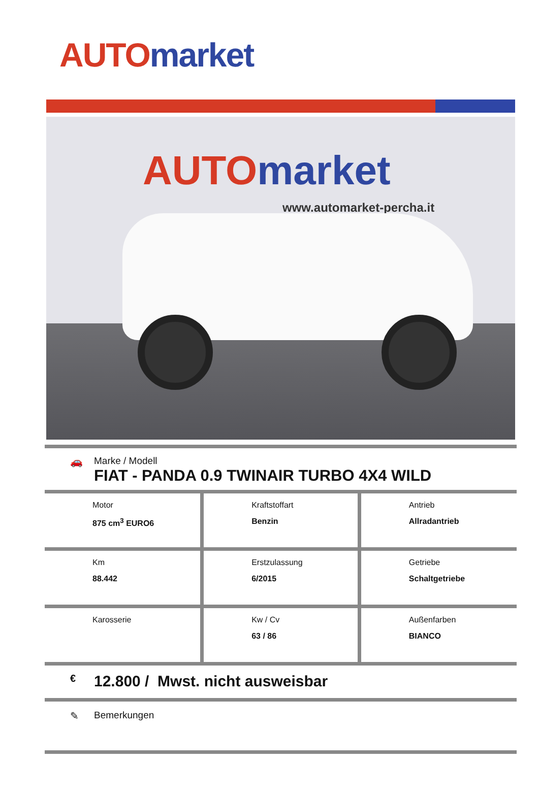AUTO market
AUTO market
www.automarket-percha.it
🚗
Marke / Modell
FIAT - PANDA 0.9 TWINAIR TURBO 4X4 WILD
| Motor 875 cm<sup>3</sup> EURO6 | Kraftstoffart Benzin | Antrieb Allradantrieb |
| Km 88.442 | Erstzulassung 6/2015 | Getriebe Schaltgetriebe |
| Karosserie | Kw / Cv 63 / 86 | Außenfarben BIANCO |
€ 12.800 / Mwst. nicht ausweisbar
✎ Bemerkungen